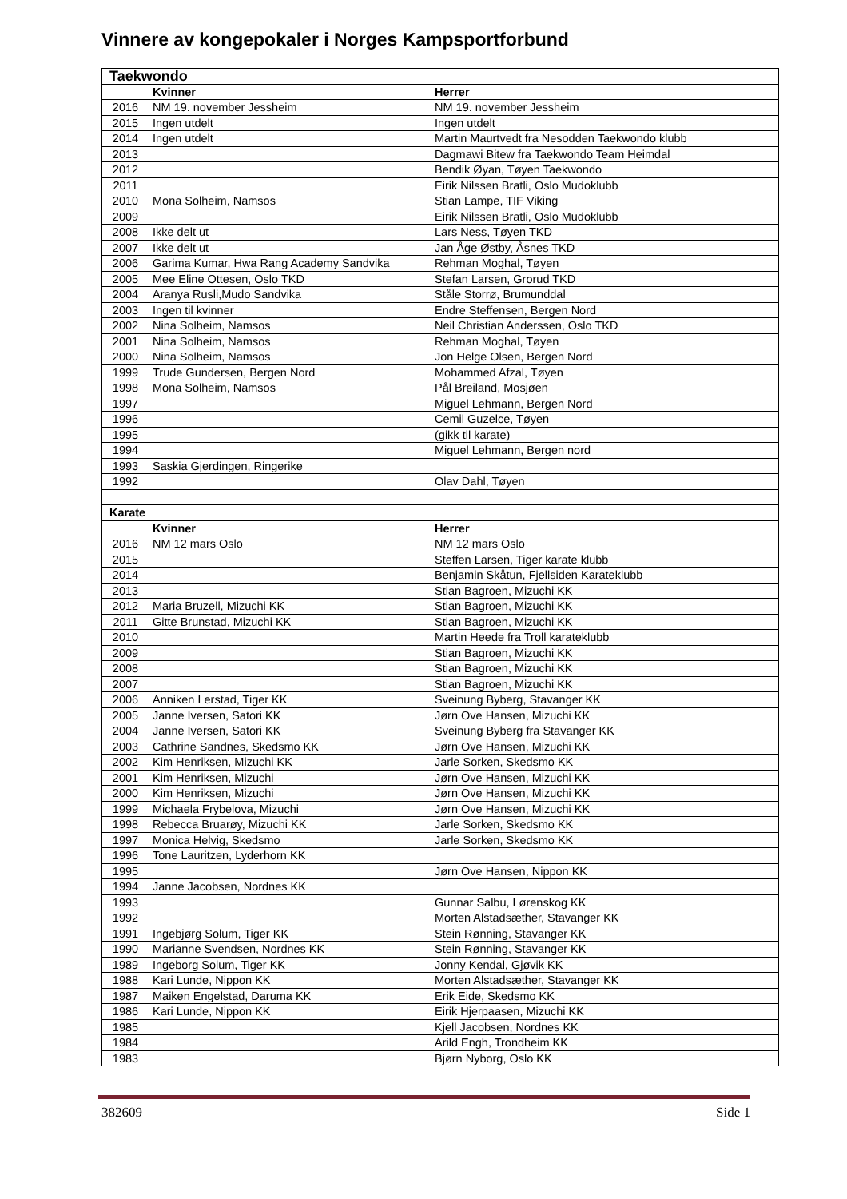Vinnere av kongepokaler i Norges Kampsportforbund
| Taekwondo | | |
| | Kvinner | Herrer |
| 2016 | NM 19. november Jessheim | NM 19. november Jessheim |
| 2015 | Ingen utdelt | Ingen utdelt |
| 2014 | Ingen utdelt | Martin Maurtvedt fra Nesodden Taekwondo klubb |
| 2013 | | Dagmawi Bitew fra Taekwondo Team Heimdal |
| 2012 | | Bendik Øyan, Tøyen Taekwondo |
| 2011 | | Eirik Nilssen Bratli, Oslo Mudoklubb |
| 2010 | Mona Solheim, Namsos | Stian Lampe, TIF Viking |
| 2009 | | Eirik Nilssen Bratli, Oslo Mudoklubb |
| 2008 | Ikke delt ut | Lars Ness, Tøyen TKD |
| 2007 | Ikke delt ut | Jan Åge Østby, Åsnes TKD |
| 2006 | Garima Kumar, Hwa Rang Academy Sandvika | Rehman Moghal, Tøyen |
| 2005 | Mee Eline Ottesen, Oslo TKD | Stefan Larsen, Grorud TKD |
| 2004 | Aranya Rusli,Mudo Sandvika | Ståle Storrø, Brumunddal |
| 2003 | Ingen til kvinner | Endre Steffensen, Bergen Nord |
| 2002 | Nina Solheim, Namsos | Neil Christian Anderssen, Oslo TKD |
| 2001 | Nina Solheim, Namsos | Rehman Moghal, Tøyen |
| 2000 | Nina Solheim, Namsos | Jon Helge Olsen, Bergen Nord |
| 1999 | Trude Gundersen, Bergen Nord | Mohammed Afzal, Tøyen |
| 1998 | Mona Solheim, Namsos | Pål Breiland, Mosjøen |
| 1997 | | Miguel Lehmann, Bergen Nord |
| 1996 | | Cemil Guzelce, Tøyen |
| 1995 | | (gikk til karate) |
| 1994 | | Miguel Lehmann, Bergen nord |
| 1993 | Saskia Gjerdingen, Ringerike | |
| 1992 | | Olav Dahl, Tøyen |
| Karate | | |
| | Kvinner | Herrer |
| 2016 | NM 12 mars Oslo | NM 12 mars Oslo |
| 2015 | | Steffen Larsen, Tiger karate klubb |
| 2014 | | Benjamin Skåtun, Fjellsiden Karateklubb |
| 2013 | | Stian Bagroen, Mizuchi KK |
| 2012 | Maria Bruzell, Mizuchi KK | Stian Bagroen, Mizuchi KK |
| 2011 | Gitte Brunstad, Mizuchi KK | Stian Bagroen, Mizuchi KK |
| 2010 | | Martin Heede fra Troll karateklubb |
| 2009 | | Stian Bagroen, Mizuchi KK |
| 2008 | | Stian Bagroen, Mizuchi KK |
| 2007 | | Stian Bagroen, Mizuchi KK |
| 2006 | Anniken Lerstad, Tiger KK | Sveinung Byberg, Stavanger KK |
| 2005 | Janne Iversen, Satori KK | Jørn Ove Hansen, Mizuchi KK |
| 2004 | Janne Iversen, Satori KK | Sveinung Byberg fra Stavanger KK |
| 2003 | Cathrine Sandnes, Skedsmo KK | Jørn Ove Hansen, Mizuchi KK |
| 2002 | Kim Henriksen, Mizuchi KK | Jarle Sorken, Skedsmo KK |
| 2001 | Kim Henriksen, Mizuchi | Jørn Ove Hansen, Mizuchi KK |
| 2000 | Kim Henriksen, Mizuchi | Jørn Ove Hansen, Mizuchi KK |
| 1999 | Michaela Frybelova, Mizuchi | Jørn Ove Hansen, Mizuchi KK |
| 1998 | Rebecca Bruarøy, Mizuchi KK | Jarle Sorken, Skedsmo KK |
| 1997 | Monica Helvig, Skedsmo | Jarle Sorken, Skedsmo KK |
| 1996 | Tone Lauritzen, Lyderhorn KK | |
| 1995 | | Jørn Ove Hansen, Nippon KK |
| 1994 | Janne Jacobsen, Nordnes KK | |
| 1993 | | Gunnar Salbu, Lørenskog KK |
| 1992 | | Morten Alstadsæther, Stavanger KK |
| 1991 | Ingebjørg Solum, Tiger KK | Stein Rønning, Stavanger KK |
| 1990 | Marianne Svendsen, Nordnes KK | Stein Rønning, Stavanger KK |
| 1989 | Ingeborg Solum, Tiger KK | Jonny Kendal, Gjøvik KK |
| 1988 | Kari Lunde, Nippon KK | Morten Alstadsæther, Stavanger KK |
| 1987 | Maiken Engelstad, Daruma KK | Erik Eide, Skedsmo KK |
| 1986 | Kari Lunde, Nippon KK | Eirik Hjerpaasen, Mizuchi KK |
| 1985 | | Kjell Jacobsen, Nordnes KK |
| 1984 | | Arild Engh, Trondheim KK |
| 1983 | | Bjørn Nyborg, Oslo KK |
382609 Side 1